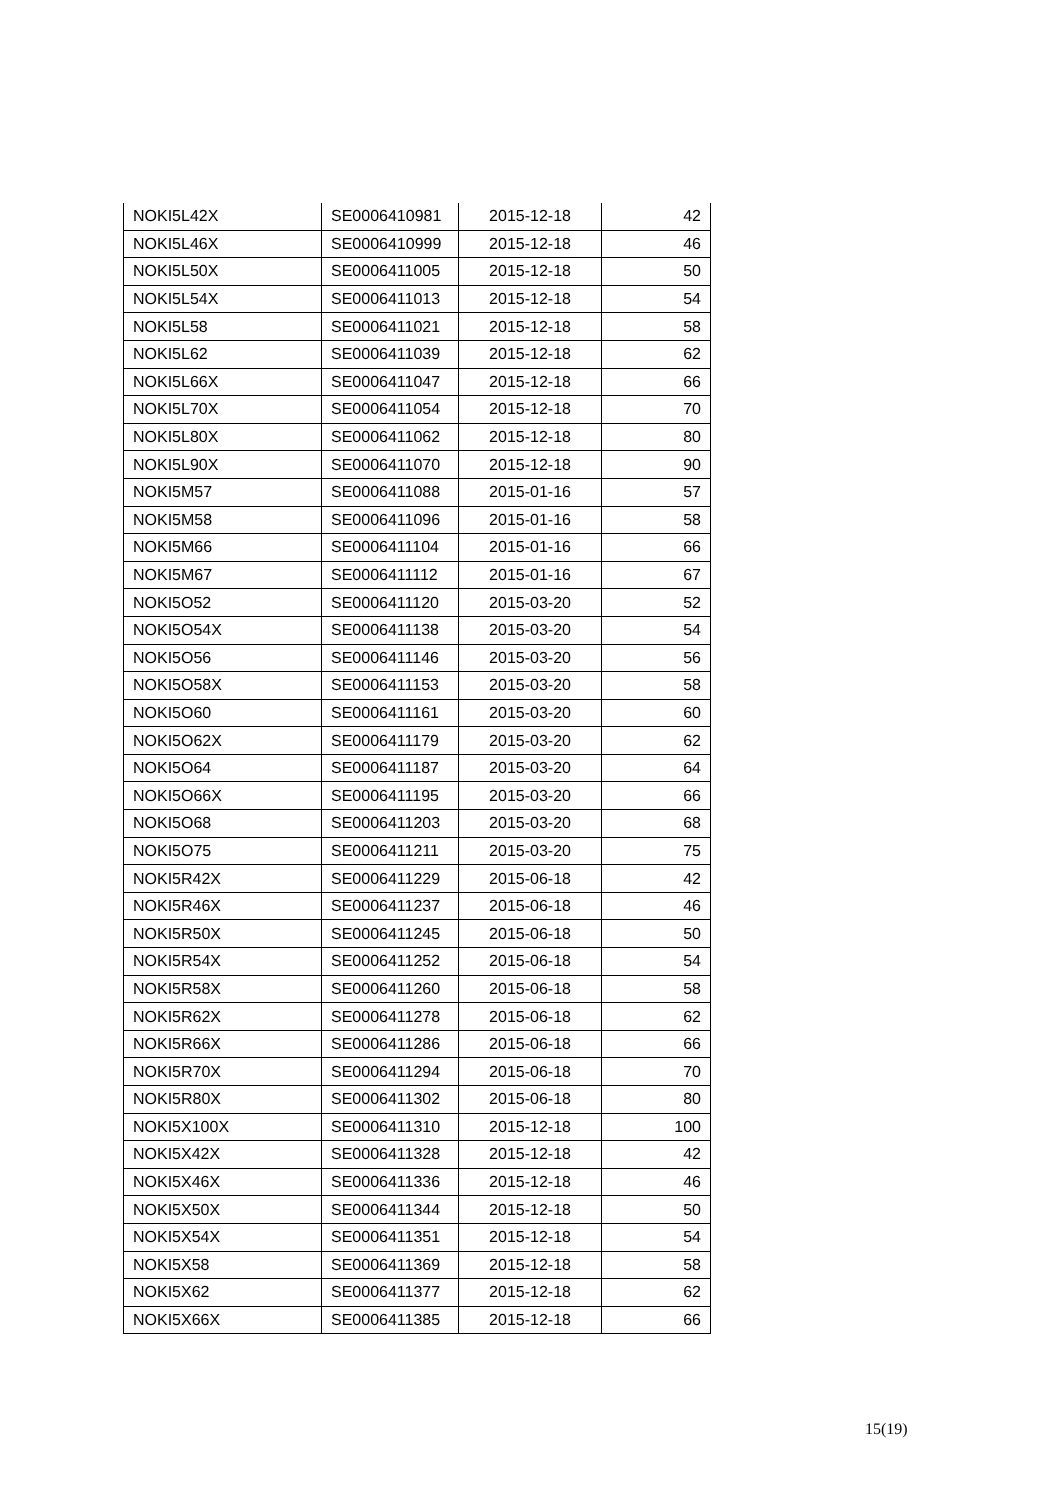| NOKI5L42X | SE0006410981 | 2015-12-18 | 42 |
| NOKI5L46X | SE0006410999 | 2015-12-18 | 46 |
| NOKI5L50X | SE0006411005 | 2015-12-18 | 50 |
| NOKI5L54X | SE0006411013 | 2015-12-18 | 54 |
| NOKI5L58 | SE0006411021 | 2015-12-18 | 58 |
| NOKI5L62 | SE0006411039 | 2015-12-18 | 62 |
| NOKI5L66X | SE0006411047 | 2015-12-18 | 66 |
| NOKI5L70X | SE0006411054 | 2015-12-18 | 70 |
| NOKI5L80X | SE0006411062 | 2015-12-18 | 80 |
| NOKI5L90X | SE0006411070 | 2015-12-18 | 90 |
| NOKI5M57 | SE0006411088 | 2015-01-16 | 57 |
| NOKI5M58 | SE0006411096 | 2015-01-16 | 58 |
| NOKI5M66 | SE0006411104 | 2015-01-16 | 66 |
| NOKI5M67 | SE0006411112 | 2015-01-16 | 67 |
| NOKI5O52 | SE0006411120 | 2015-03-20 | 52 |
| NOKI5O54X | SE0006411138 | 2015-03-20 | 54 |
| NOKI5O56 | SE0006411146 | 2015-03-20 | 56 |
| NOKI5O58X | SE0006411153 | 2015-03-20 | 58 |
| NOKI5O60 | SE0006411161 | 2015-03-20 | 60 |
| NOKI5O62X | SE0006411179 | 2015-03-20 | 62 |
| NOKI5O64 | SE0006411187 | 2015-03-20 | 64 |
| NOKI5O66X | SE0006411195 | 2015-03-20 | 66 |
| NOKI5O68 | SE0006411203 | 2015-03-20 | 68 |
| NOKI5O75 | SE0006411211 | 2015-03-20 | 75 |
| NOKI5R42X | SE0006411229 | 2015-06-18 | 42 |
| NOKI5R46X | SE0006411237 | 2015-06-18 | 46 |
| NOKI5R50X | SE0006411245 | 2015-06-18 | 50 |
| NOKI5R54X | SE0006411252 | 2015-06-18 | 54 |
| NOKI5R58X | SE0006411260 | 2015-06-18 | 58 |
| NOKI5R62X | SE0006411278 | 2015-06-18 | 62 |
| NOKI5R66X | SE0006411286 | 2015-06-18 | 66 |
| NOKI5R70X | SE0006411294 | 2015-06-18 | 70 |
| NOKI5R80X | SE0006411302 | 2015-06-18 | 80 |
| NOKI5X100X | SE0006411310 | 2015-12-18 | 100 |
| NOKI5X42X | SE0006411328 | 2015-12-18 | 42 |
| NOKI5X46X | SE0006411336 | 2015-12-18 | 46 |
| NOKI5X50X | SE0006411344 | 2015-12-18 | 50 |
| NOKI5X54X | SE0006411351 | 2015-12-18 | 54 |
| NOKI5X58 | SE0006411369 | 2015-12-18 | 58 |
| NOKI5X62 | SE0006411377 | 2015-12-18 | 62 |
| NOKI5X66X | SE0006411385 | 2015-12-18 | 66 |
15(19)